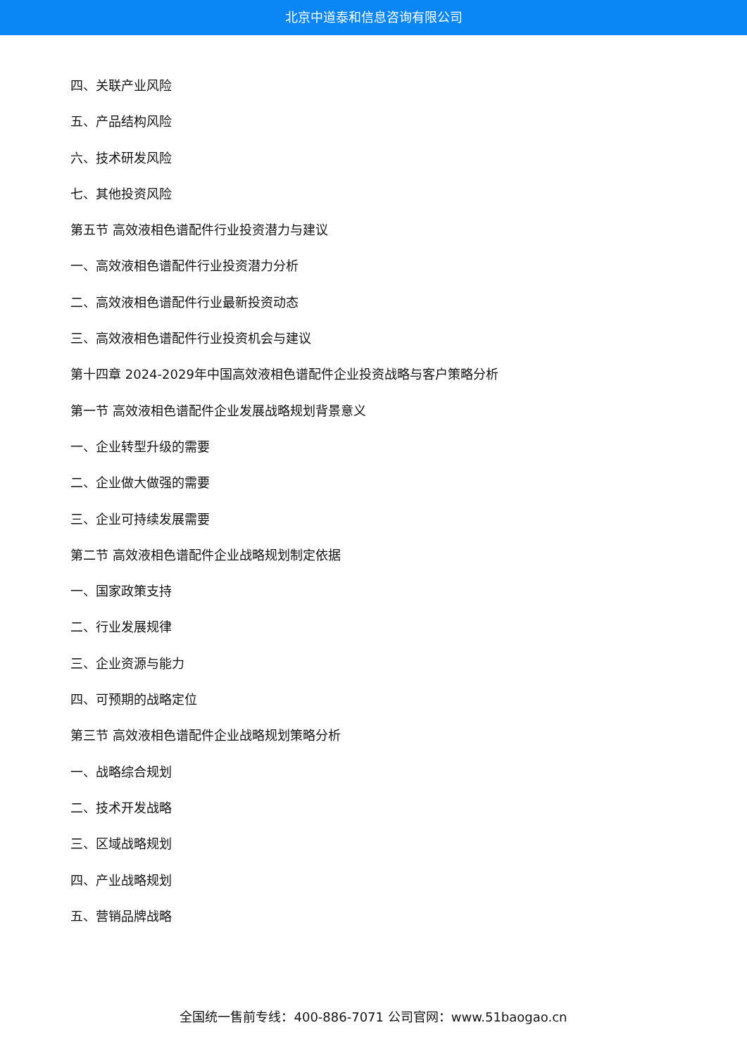北京中道泰和信息咨询有限公司
四、关联产业风险
五、产品结构风险
六、技术研发风险
七、其他投资风险
第五节 高效液相色谱配件行业投资潜力与建议
一、高效液相色谱配件行业投资潜力分析
二、高效液相色谱配件行业最新投资动态
三、高效液相色谱配件行业投资机会与建议
第十四章 2024-2029年中国高效液相色谱配件企业投资战略与客户策略分析
第一节 高效液相色谱配件企业发展战略规划背景意义
一、企业转型升级的需要
二、企业做大做强的需要
三、企业可持续发展需要
第二节 高效液相色谱配件企业战略规划制定依据
一、国家政策支持
二、行业发展规律
三、企业资源与能力
四、可预期的战略定位
第三节 高效液相色谱配件企业战略规划策略分析
一、战略综合规划
二、技术开发战略
三、区域战略规划
四、产业战略规划
五、营销品牌战略
全国统一售前专线：400-886-7071 公司官网：www.51baogao.cn